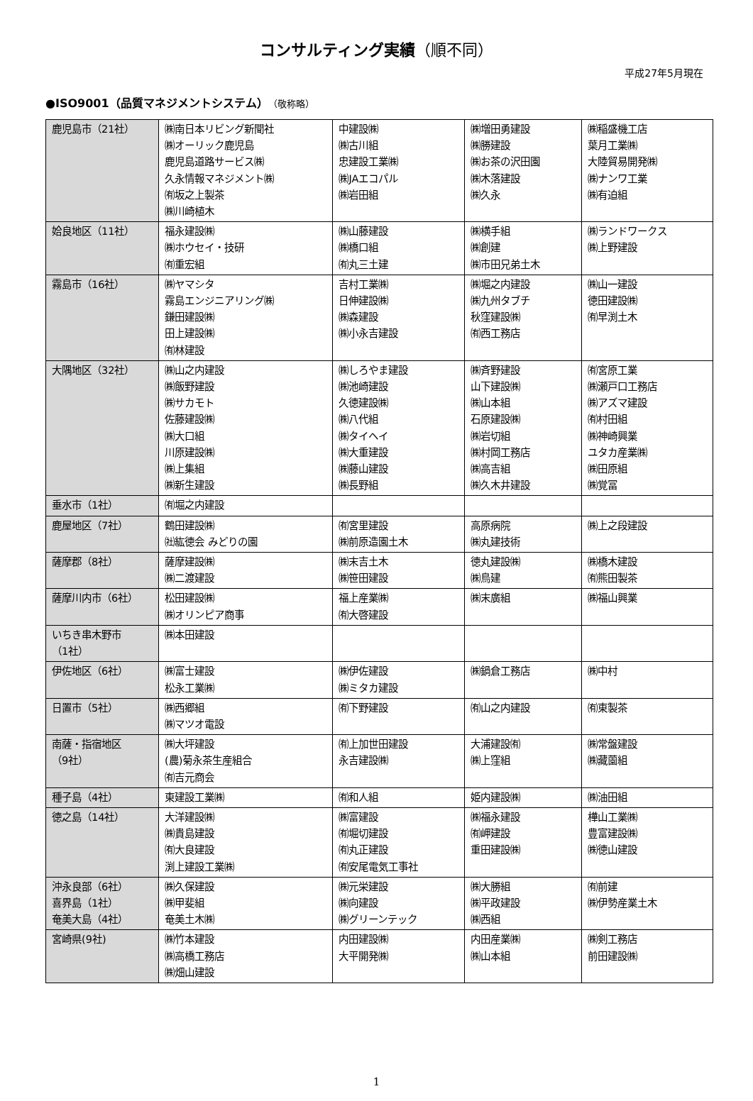コンサルティング実績（順不同）
平成27年5月現在
●ISO9001（品質マネジメントシステム）（敬称略）
| 鹿児島市（21社） | ㈱南日本リビング新聞社 ㈱オーリック鹿児島 鹿児島道路サービス㈱ 久永情報マネジメント㈱ ㈲坂之上製茶 ㈱川崎植木 | 中建設㈱ ㈱古川組 忠建設工業㈱ ㈱JAエコパル ㈱岩田組 | ㈱増田勇建設 ㈱勝建設 ㈱お茶の沢田園 ㈱木落建設 ㈱久永 | ㈱稲盛機工店 葉月工業㈱ 大陸貿易開発㈱ ㈱ナンワ工業 ㈱有迫組 |
| 姶良地区（11社） | 福永建設㈱ ㈱ホウセイ・技研 ㈲重宏組 | ㈱山藤建設 ㈱橋口組 ㈲丸三土建 | ㈱横手組 ㈱創建 ㈱市田兄弟土木 | ㈱ランドワークス ㈱上野建設 |
| 霧島市（16社） | ㈱ヤマシタ 霧島エンジニアリング㈱ 鎌田建設㈱ 田上建設㈱ ㈲林建設 | 吉村工業㈱ 日伸建設㈱ ㈱森建設 ㈱小永吉建設 | ㈱堀之内建設 ㈱九州タブチ 秋窪建設㈱ ㈲西工務店 | ㈱山一建設 徳田建設㈱ ㈲早渕土木 |
| 大隅地区（32社） | ㈱山之内建設 ㈱飯野建設 ㈱サカモト 佐藤建設㈱ ㈱大口組 川原建設㈱ ㈱上集組 ㈱新生建設 | ㈱しろやま建設 ㈱池崎建設 久徳建設㈱ ㈱八代組 ㈱タイヘイ ㈱大重建設 ㈱藤山建設 ㈱長野組 | ㈱斉野建設 山下建設㈱ ㈱山本組 石原建設㈱ ㈱岩切組 ㈱村岡工務店 ㈱高吉組 ㈱久木井建設 | ㈲宮原工業 ㈱瀬戸口工務店 ㈱アズマ建設 ㈲村田組 ㈱神崎興業 ユタカ産業㈱ ㈱田原組 ㈱覚冨 |
| 垂水市（1社） | ㈲堀之内建設 | | | |
| 鹿屋地区（7社） | 鶴田建設㈱ ㈳紘徳会 みどりの園 | ㈲宮里建設 ㈱前原造園土木 | 高原病院 ㈱丸建技術 | ㈱上之段建設 |
| 薩摩郡（8社） | 薩摩建設㈱ ㈱二渡建設 | ㈱末吉土木 ㈱笹田建設 | 徳丸建設㈱ ㈱鳥建 | ㈱橋木建設 ㈲熊田製茶 |
| 薩摩川内市（6社） | 松田建設㈱ ㈱オリンピア商事 | 福上産業㈱ ㈲大啓建設 | ㈱末廣組 | ㈱福山興業 |
| いちき串木野市 （1社） | ㈱本田建設 | | | |
| 伊佐地区（6社） | ㈱富士建設 松永工業㈱ | ㈱伊佐建設 ㈱ミタカ建設 | ㈱鍋倉工務店 | ㈱中村 |
| 日置市（5社） | ㈱西郷組 ㈱マツオ電設 | ㈲下野建設 | ㈲山之内建設 | ㈲東製茶 |
| 南薩・指宿地区 （9社） | ㈱大坪建設 (農)菊永茶生産組合 ㈲吉元商会 | ㈲上加世田建設 永吉建設㈱ | 大浦建設㈲ ㈱上窪組 | ㈱常盤建設 ㈱藏薗組 |
| 種子島（4社） | 東建設工業㈱ | ㈲和人組 | 姫内建設㈱ | ㈱油田組 |
| 徳之島（14社） | 大洋建設㈱ ㈱貴島建設 ㈲大良建設 渕上建設工業㈱ | ㈱富建設 ㈲堀切建設 ㈲丸正建設 ㈲安尾電気工事社 | ㈱福永建設 ㈲岬建設 重田建設㈱ | 樺山工業㈱ 豊富建設㈱ ㈱徳山建設 |
| 沖永良部（6社） 喜界島（1社） 奄美大島（4社） | ㈱久保建設 ㈱甲斐組 奄美土木㈱ | ㈱元栄建設 ㈱向建設 ㈱グリーンテック | ㈱大勝組 ㈱平政建設 ㈱西組 | ㈲前建 ㈱伊勢産業土木 |
| 宮崎県(9社) | ㈱竹本建設 ㈱高橋工務店 ㈱畑山建設 | 内田建設㈱ 大平開発㈱ | 内田産業㈱ ㈱山本組 | ㈱剣工務店 前田建設㈱ |
1